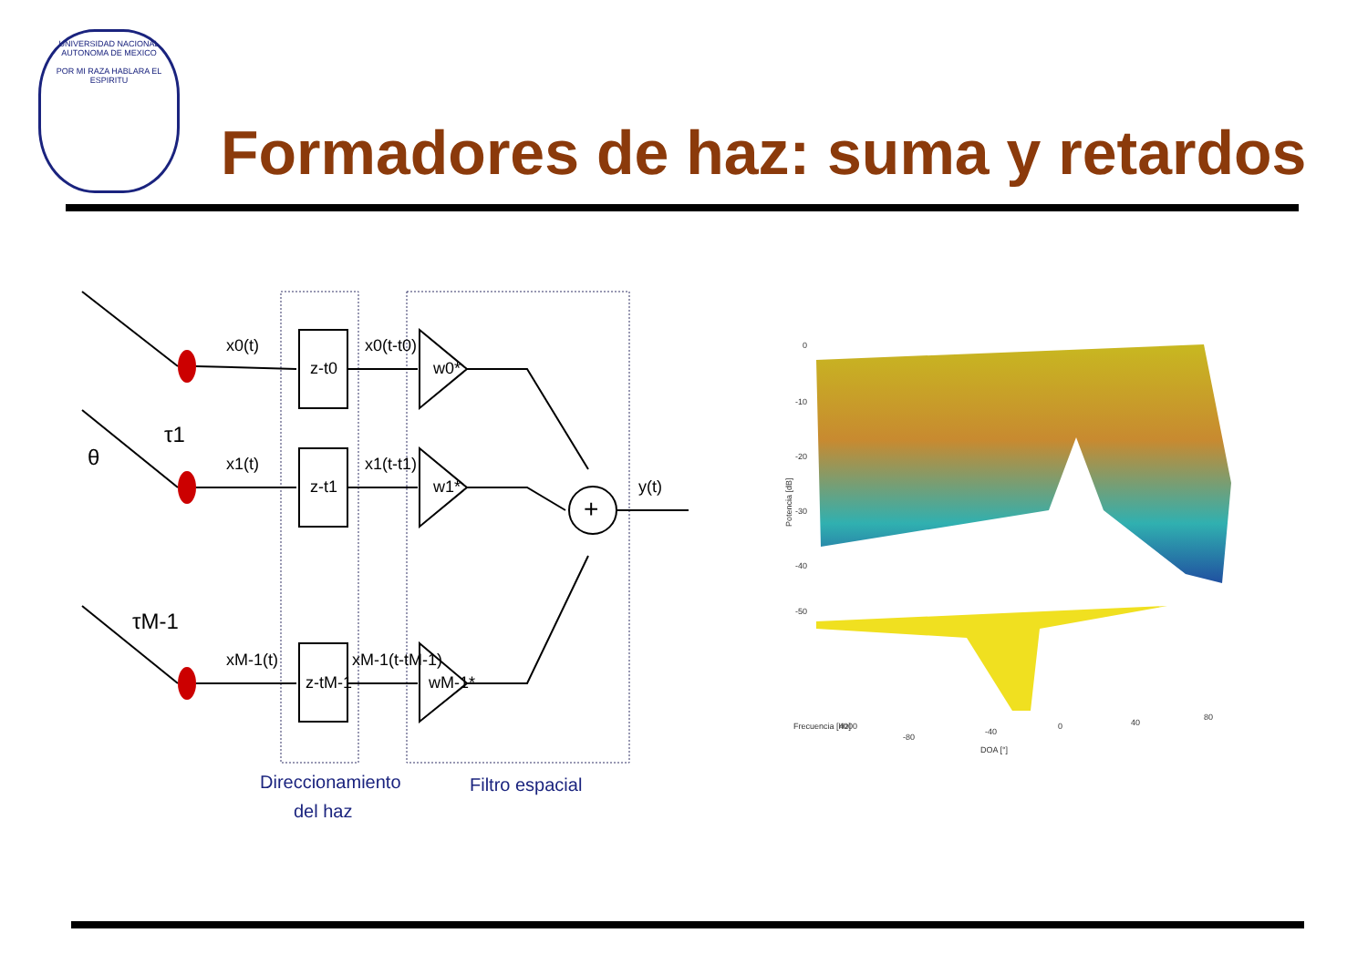UNIVERSIDAD NACIONAL AUTONOMA DE MEXICO
POR MI RAZA HABLARA EL ESPIRITU
Formadores de haz: suma y retardos
x0(t)
x1(t)
xM-1(t)
z-t0
z-t1
z-tM-1
x0(t-t0)
x1(t-t1)
xM-1(t-tM-1)
w0*
w1*
wM-1*
+
y(t)
θ
τ1
τM-1
Direccionamiento
del haz
Filtro espacial
0
-10
-20
-30
-40
-50
Potencia [dB]
Frecuencia [Hz]
4000
-80
-40
0
40
80
DOA [°]